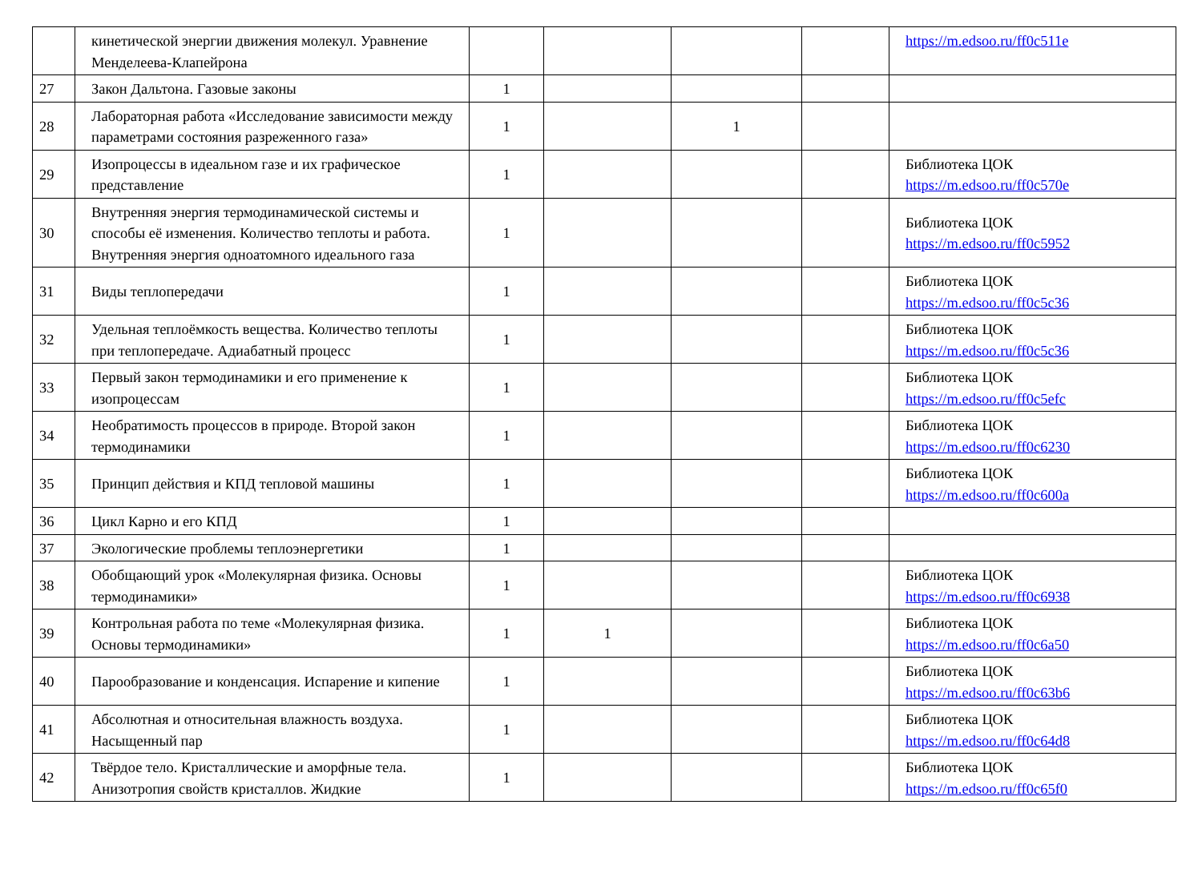| | кинетической энергии движения молекул. Уравнение Менделеева-Клапейрона | | | | | https://m.edsoo.ru/ff0c511e |
| 27 | Закон Дальтона. Газовые законы | 1 | | | | |
| 28 | Лабораторная работа «Исследование зависимости между параметрами состояния разреженного газа» | 1 | | 1 | | |
| 29 | Изопроцессы в идеальном газе и их графическое представление | 1 | | | | Библиотека ЦОК https://m.edsoo.ru/ff0c570e |
| 30 | Внутренняя энергия термодинамической системы и способы её изменения. Количество теплоты и работа. Внутренняя энергия одноатомного идеального газа | 1 | | | | Библиотека ЦОК https://m.edsoo.ru/ff0c5952 |
| 31 | Виды теплопередачи | 1 | | | | Библиотека ЦОК https://m.edsoo.ru/ff0c5c36 |
| 32 | Удельная теплоёмкость вещества. Количество теплоты при теплопередаче. Адиабатный процесс | 1 | | | | Библиотека ЦОК https://m.edsoo.ru/ff0c5c36 |
| 33 | Первый закон термодинамики и его применение к изопроцессам | 1 | | | | Библиотека ЦОК https://m.edsoo.ru/ff0c5efc |
| 34 | Необратимость процессов в природе. Второй закон термодинамики | 1 | | | | Библиотека ЦОК https://m.edsoo.ru/ff0c6230 |
| 35 | Принцип действия и КПД тепловой машины | 1 | | | | Библиотека ЦОК https://m.edsoo.ru/ff0c600a |
| 36 | Цикл Карно и его КПД | 1 | | | | |
| 37 | Экологические проблемы теплоэнергетики | 1 | | | | |
| 38 | Обобщающий урок «Молекулярная физика. Основы термодинамики» | 1 | | | | Библиотека ЦОК https://m.edsoo.ru/ff0c6938 |
| 39 | Контрольная работа по теме «Молекулярная физика. Основы термодинамики» | 1 | 1 | | | Библиотека ЦОК https://m.edsoo.ru/ff0c6a50 |
| 40 | Парообразование и конденсация. Испарение и кипение | 1 | | | | Библиотека ЦОК https://m.edsoo.ru/ff0c63b6 |
| 41 | Абсолютная и относительная влажность воздуха. Насыщенный пар | 1 | | | | Библиотека ЦОК https://m.edsoo.ru/ff0c64d8 |
| 42 | Твёрдое тело. Кристаллические и аморфные тела. Анизотропия свойств кристаллов. Жидкие | 1 | | | | Библиотека ЦОК https://m.edsoo.ru/ff0c65f0 |